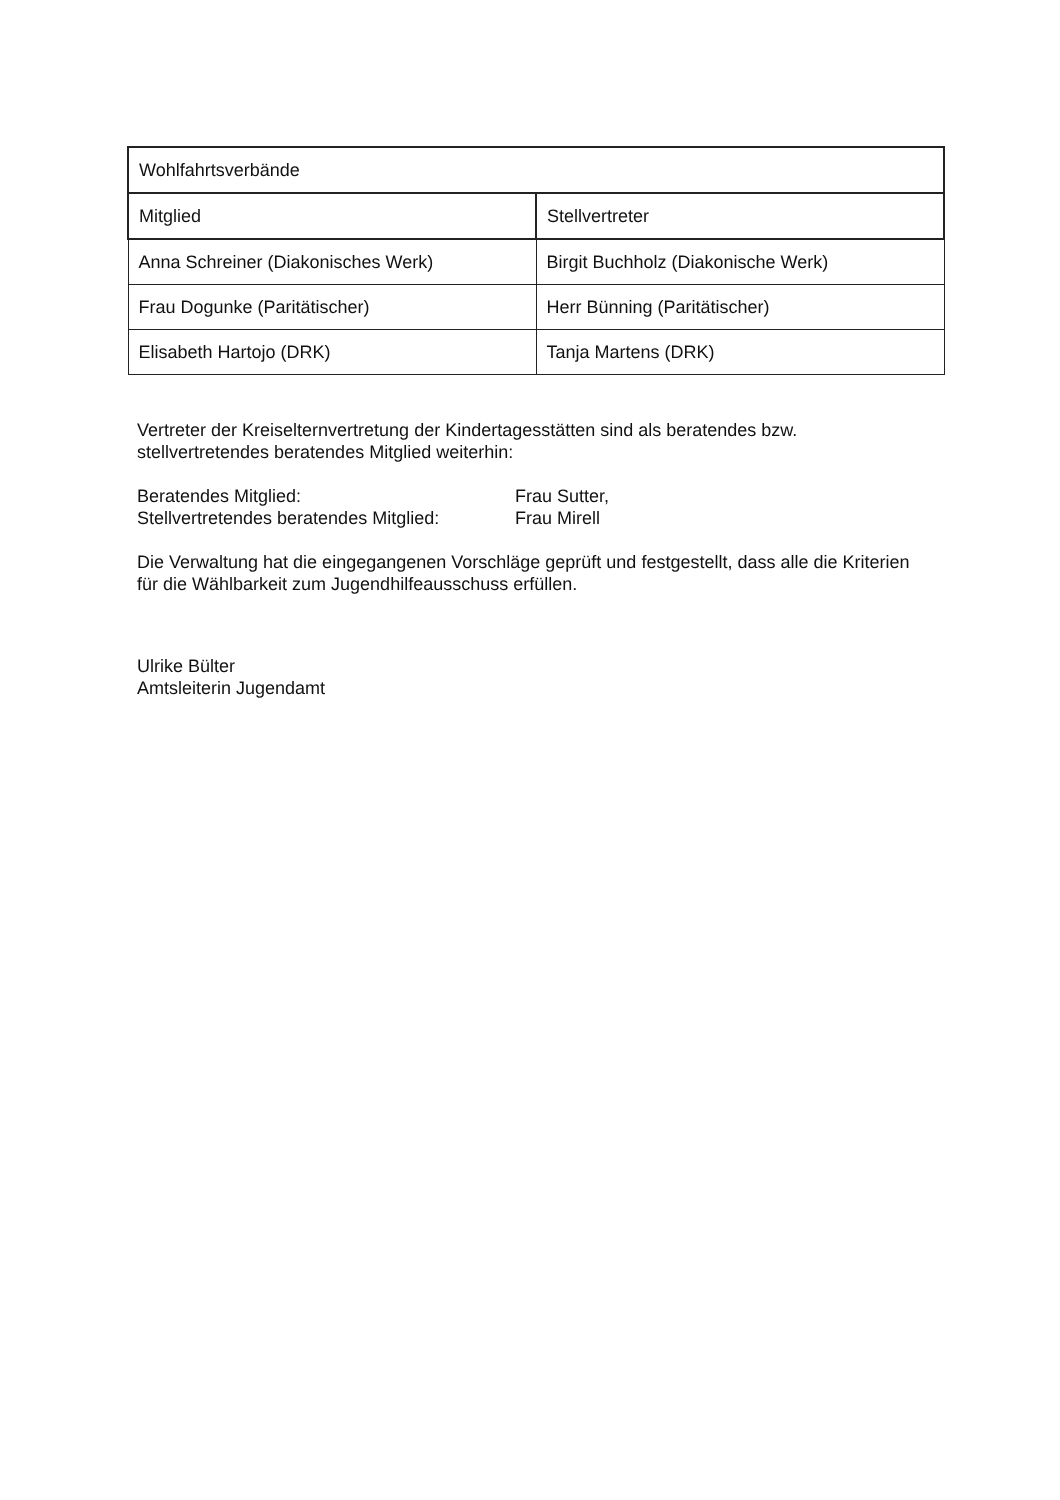| Wohlfahrtsverbände | |
| --- | --- |
| Mitglied | Stellvertreter |
| Anna Schreiner (Diakonisches Werk) | Birgit Buchholz (Diakonische Werk) |
| Frau Dogunke (Paritätischer) | Herr Bünning (Paritätischer) |
| Elisabeth Hartojo (DRK) | Tanja Martens (DRK) |
Vertreter der Kreiselternvertretung der Kindertagesstätten sind als beratendes bzw. stellvertretendes beratendes Mitglied weiterhin:
Beratendes Mitglied: Frau Sutter,
Stellvertretendes beratendes Mitglied:
Frau Mirell
Die Verwaltung hat die eingegangenen Vorschläge geprüft und festgestellt, dass alle die Kriterien für die Wählbarkeit zum Jugendhilfeausschuss erfüllen.
Ulrike Bülter
Amtsleiterin Jugendamt